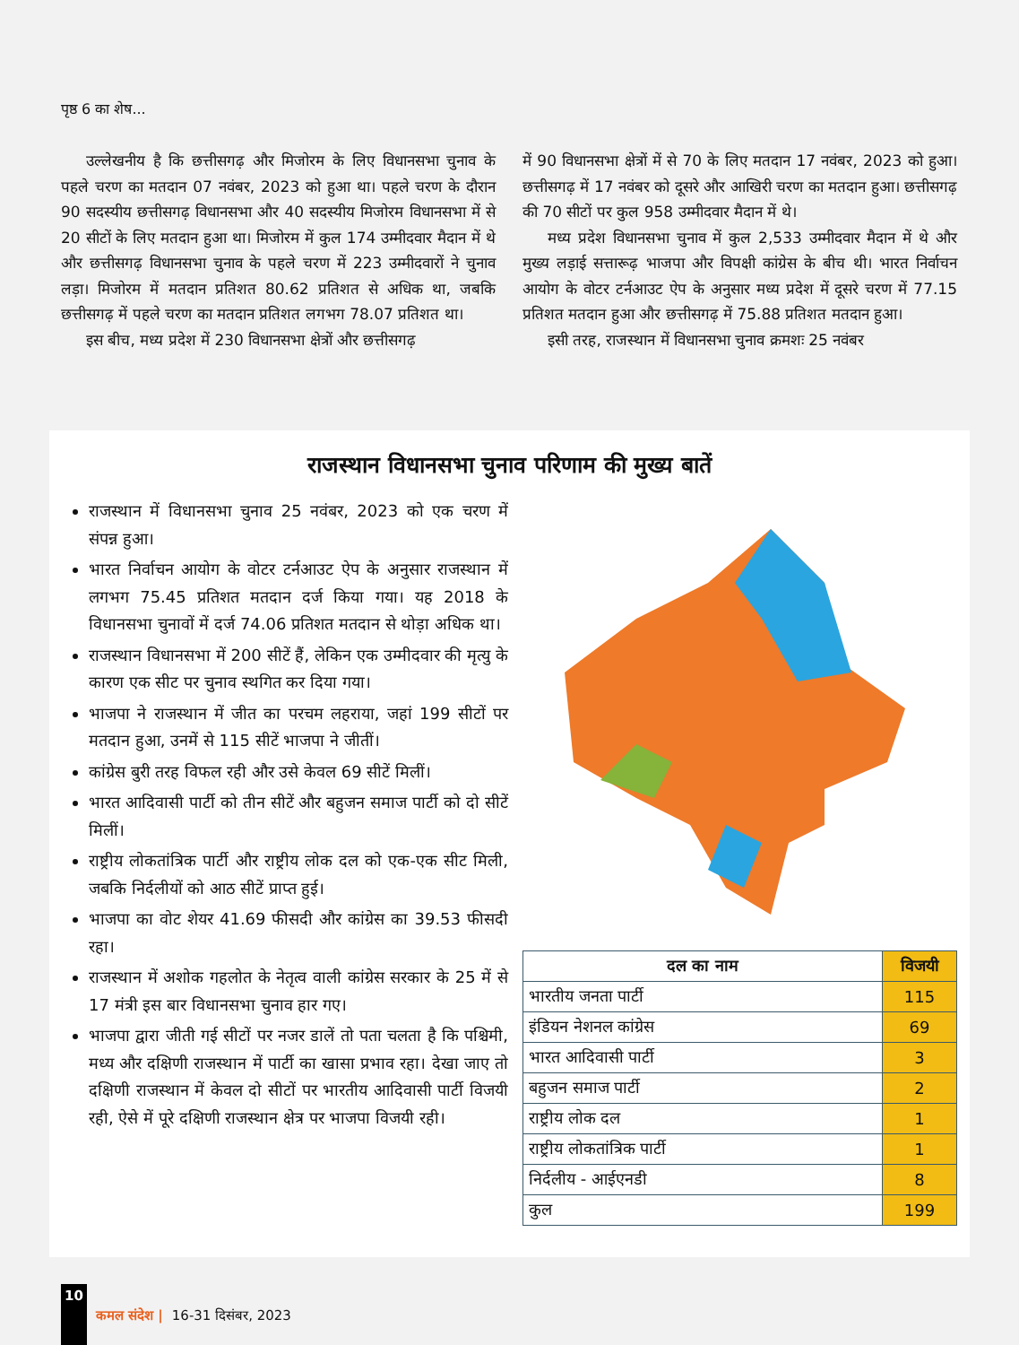पृष्ठ 6 का शेष...
उल्लेखनीय है कि छत्तीसगढ़ और मिजोरम के लिए विधानसभा चुनाव के पहले चरण का मतदान 07 नवंबर, 2023 को हुआ था। पहले चरण के दौरान 90 सदस्यीय छत्तीसगढ़ विधानसभा और 40 सदस्यीय मिजोरम विधानसभा में से 20 सीटों के लिए मतदान हुआ था। मिजोरम में कुल 174 उम्मीदवार मैदान में थे और छत्तीसगढ़ विधानसभा चुनाव के पहले चरण में 223 उम्मीदवारों ने चुनाव लड़ा। मिजोरम में मतदान प्रतिशत 80.62 प्रतिशत से अधिक था, जबकि छत्तीसगढ़ में पहले चरण का मतदान प्रतिशत लगभग 78.07 प्रतिशत था।
इस बीच, मध्य प्रदेश में 230 विधानसभा क्षेत्रों और छत्तीसगढ़
में 90 विधानसभा क्षेत्रों में से 70 के लिए मतदान 17 नवंबर, 2023 को हुआ। छत्तीसगढ़ में 17 नवंबर को दूसरे और आखिरी चरण का मतदान हुआ। छत्तीसगढ़ की 70 सीटों पर कुल 958 उम्मीदवार मैदान में थे।
मध्य प्रदेश विधानसभा चुनाव में कुल 2,533 उम्मीदवार मैदान में थे और मुख्य लड़ाई सत्तारूढ़ भाजपा और विपक्षी कांग्रेस के बीच थी। भारत निर्वाचन आयोग के वोटर टर्नआउट ऐप के अनुसार मध्य प्रदेश में दूसरे चरण में 77.15 प्रतिशत मतदान हुआ और छत्तीसगढ़ में 75.88 प्रतिशत मतदान हुआ।
इसी तरह, राजस्थान में विधानसभा चुनाव क्रमशः 25 नवंबर
राजस्थान विधानसभा चुनाव परिणाम की मुख्य बातें
राजस्थान में विधानसभा चुनाव 25 नवंबर, 2023 को एक चरण में संपन्न हुआ।
भारत निर्वाचन आयोग के वोटर टर्नआउट ऐप के अनुसार राजस्थान में लगभग 75.45 प्रतिशत मतदान दर्ज किया गया। यह 2018 के विधानसभा चुनावों में दर्ज 74.06 प्रतिशत मतदान से थोड़ा अधिक था।
राजस्थान विधानसभा में 200 सीटें हैं, लेकिन एक उम्मीदवार की मृत्यु के कारण एक सीट पर चुनाव स्थगित कर दिया गया।
भाजपा ने राजस्थान में जीत का परचम लहराया, जहां 199 सीटों पर मतदान हुआ, उनमें से 115 सीटें भाजपा ने जीतीं।
कांग्रेस बुरी तरह विफल रही और उसे केवल 69 सीटें मिलीं।
भारत आदिवासी पार्टी को तीन सीटें और बहुजन समाज पार्टी को दो सीटें मिलीं।
राष्ट्रीय लोकतांत्रिक पार्टी और राष्ट्रीय लोक दल को एक-एक सीट मिली, जबकि निर्दलीयों को आठ सीटें प्राप्त हुई।
भाजपा का वोट शेयर 41.69 फीसदी और कांग्रेस का 39.53 फीसदी रहा।
राजस्थान में अशोक गहलोत के नेतृत्व वाली कांग्रेस सरकार के 25 में से 17 मंत्री इस बार विधानसभा चुनाव हार गए।
भाजपा द्वारा जीती गई सीटों पर नजर डालें तो पता चलता है कि पश्चिमी, मध्य और दक्षिणी राजस्थान में पार्टी का खासा प्रभाव रहा। देखा जाए तो दक्षिणी राजस्थान में केवल दो सीटों पर भारतीय आदिवासी पार्टी विजयी रही, ऐसे में पूरे दक्षिणी राजस्थान क्षेत्र पर भाजपा विजयी रही।
| दल का नाम | विजयी |
| --- | --- |
| भारतीय जनता पार्टी | 115 |
| इंडियन नेशनल कांग्रेस | 69 |
| भारत आदिवासी पार्टी | 3 |
| बहुजन समाज पार्टी | 2 |
| राष्ट्रीय लोक दल | 1 |
| राष्ट्रीय लोकतांत्रिक पार्टी | 1 |
| निर्दलीय - आईएनडी | 8 |
| कुल | 199 |
10 कमल संदेश | 16-31 दिसंबर, 2023